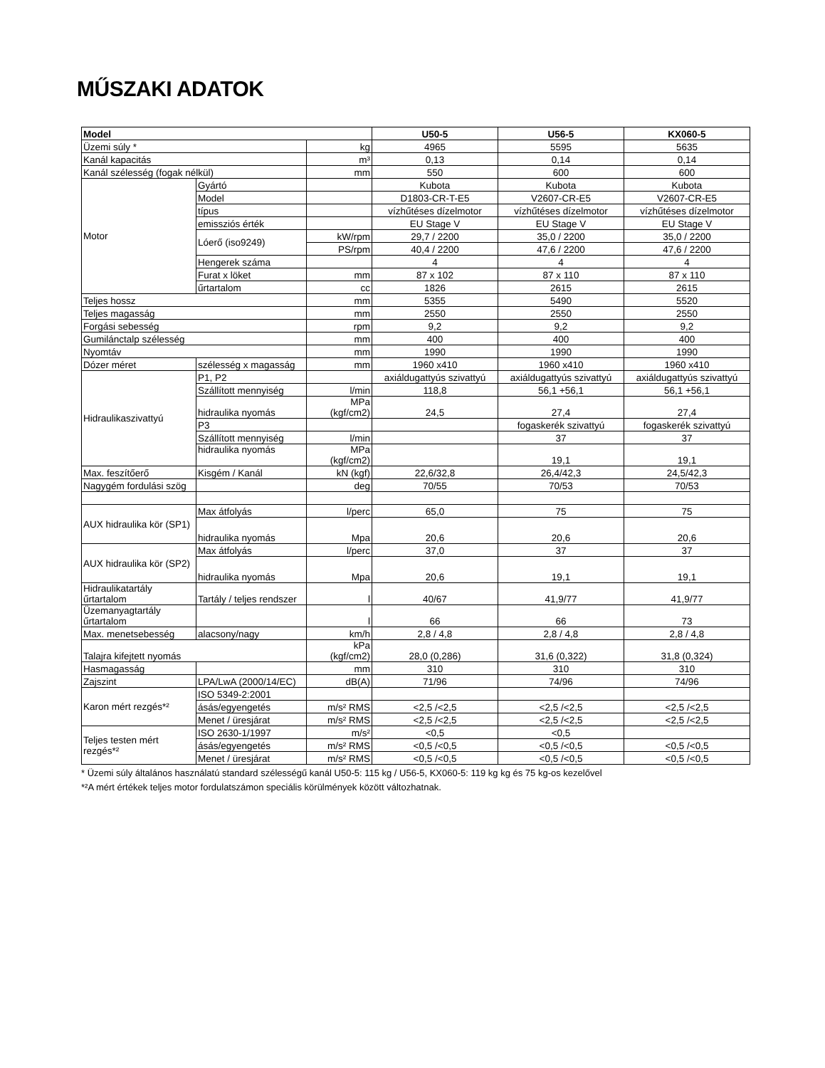MŰSZAKI ADATOK
| Model | | | U50-5 | U56-5 | KX060-5 |
| --- | --- | --- | --- | --- | --- |
| Üzemi súly * | | kg | 4965 | 5595 | 5635 |
| Kanál kapacitás | | m³ | 0,13 | 0,14 | 0,14 |
| Kanál szélesség (fogak nélkül) | | mm | 550 | 600 | 600 |
| Motor | Gyártó | | Kubota | Kubota | Kubota |
| | Model | | D1803-CR-T-E5 | V2607-CR-E5 | V2607-CR-E5 |
| | típus | | vízhűtéses dízelmotor | vízhűtéses dízelmotor | vízhűtéses dízelmotor |
| | emissziós érték | | EU Stage V | EU Stage V | EU Stage V |
| | Lóerő (iso9249) | kW/rpm | 29,7 / 2200 | 35,0 / 2200 | 35,0 / 2200 |
| | | PS/rpm | 40,4 / 2200 | 47,6 / 2200 | 47,6 / 2200 |
| | Hengerek száma | | 4 | 4 | 4 |
| | Furat x löket | mm | 87 x 102 | 87 x 110 | 87 x 110 |
| | űrtartalom | cc | 1826 | 2615 | 2615 |
| Teljes hossz | | mm | 5355 | 5490 | 5520 |
| Teljes magasság | | mm | 2550 | 2550 | 2550 |
| Forgási sebesség | | rpm | 9,2 | 9,2 | 9,2 |
| Gumilánctalp szélesség | | mm | 400 | 400 | 400 |
| Nyomtáv | | mm | 1990 | 1990 | 1990 |
| Dózer méret | szélesség x magasság | mm | 1960 x410 | 1960 x410 | 1960 x410 |
| Hidraulikaszivattyú | P1, P2 | | axiáldugattyús szivattyú | axiáldugattyús szivattyú | axiáldugattyús szivattyú |
| | Szállított mennyiség | l/min | 118,8 | 56,1 +56,1 | 56,1 +56,1 |
| | hidraulika nyomás | MPa (kgf/cm2) | 24,5 | 27,4 | 27,4 |
| | P3 | | | fogaskerék szivattyú | fogaskerék szivattyú |
| | Szállított mennyiség | l/min | | 37 | 37 |
| | hidraulika nyomás | MPa (kgf/cm2) | | 19,1 | 19,1 |
| Max. feszítőerő | Kisgém / Kanál | kN (kgf) | 22,6/32,8 | 26,4/42,3 | 24,5/42,3 |
| Nagygém fordulási szög | | deg | 70/55 | 70/53 | 70/53 |
| AUX hidraulika kör (SP1) | Max átfolyás | l/perc | 65,0 | 75 | 75 |
| | hidraulika nyomás | Mpa | 20,6 | 20,6 | 20,6 |
| AUX hidraulika kör (SP2) | Max átfolyás | l/perc | 37,0 | 37 | 37 |
| | hidraulika nyomás | Mpa | 20,6 | 19,1 | 19,1 |
| Hidraulikatartály űrtartalom | Tartály / teljes rendszer | l | 40/67 | 41,9/77 | 41,9/77 |
| Üzemanyagtartály űrtartalom | | l | 66 | 66 | 73 |
| Max. menetsebesség | alacsony/nagy | km/h | 2,8 / 4,8 | 2,8 / 4,8 | 2,8 / 4,8 |
| Talajra kifejtett nyomás | | kPa (kgf/cm2) | 28,0 (0,286) | 31,6 (0,322) | 31,8 (0,324) |
| Hasmagasság | | mm | 310 | 310 | 310 |
| Zajszint | LPA/LwA (2000/14/EC) | dB(A) | 71/96 | 74/96 | 74/96 |
| Karon mért rezgés*² | ISO 5349-2:2001 | | | | |
| | ásás/egyengetés | m/s² RMS | <2,5 /<2,5 | <2,5 /<2,5 | <2,5 /<2,5 |
| | Menet / üresjárat | m/s² RMS | <2,5 /<2,5 | <2,5 /<2,5 | <2,5 /<2,5 |
| Teljes testen mért rezgés*² | ISO 2630-1/1997 | m/s² | <0,5 | <0,5 | |
| | ásás/egyengetés | m/s² RMS | <0,5 /<0,5 | <0,5 /<0,5 | <0,5 /<0,5 |
| | Menet / üresjárat | m/s² RMS | <0,5 /<0,5 | <0,5 /<0,5 | <0,5 /<0,5 |
* Üzemi súly általános használatú standard szélességű kanál U50-5: 115 kg / U56-5, KX060-5: 119 kg kg és 75 kg-os kezelővel
*²A mért értékek teljes motor fordulatszámon speciális körülmények között változhatnak.